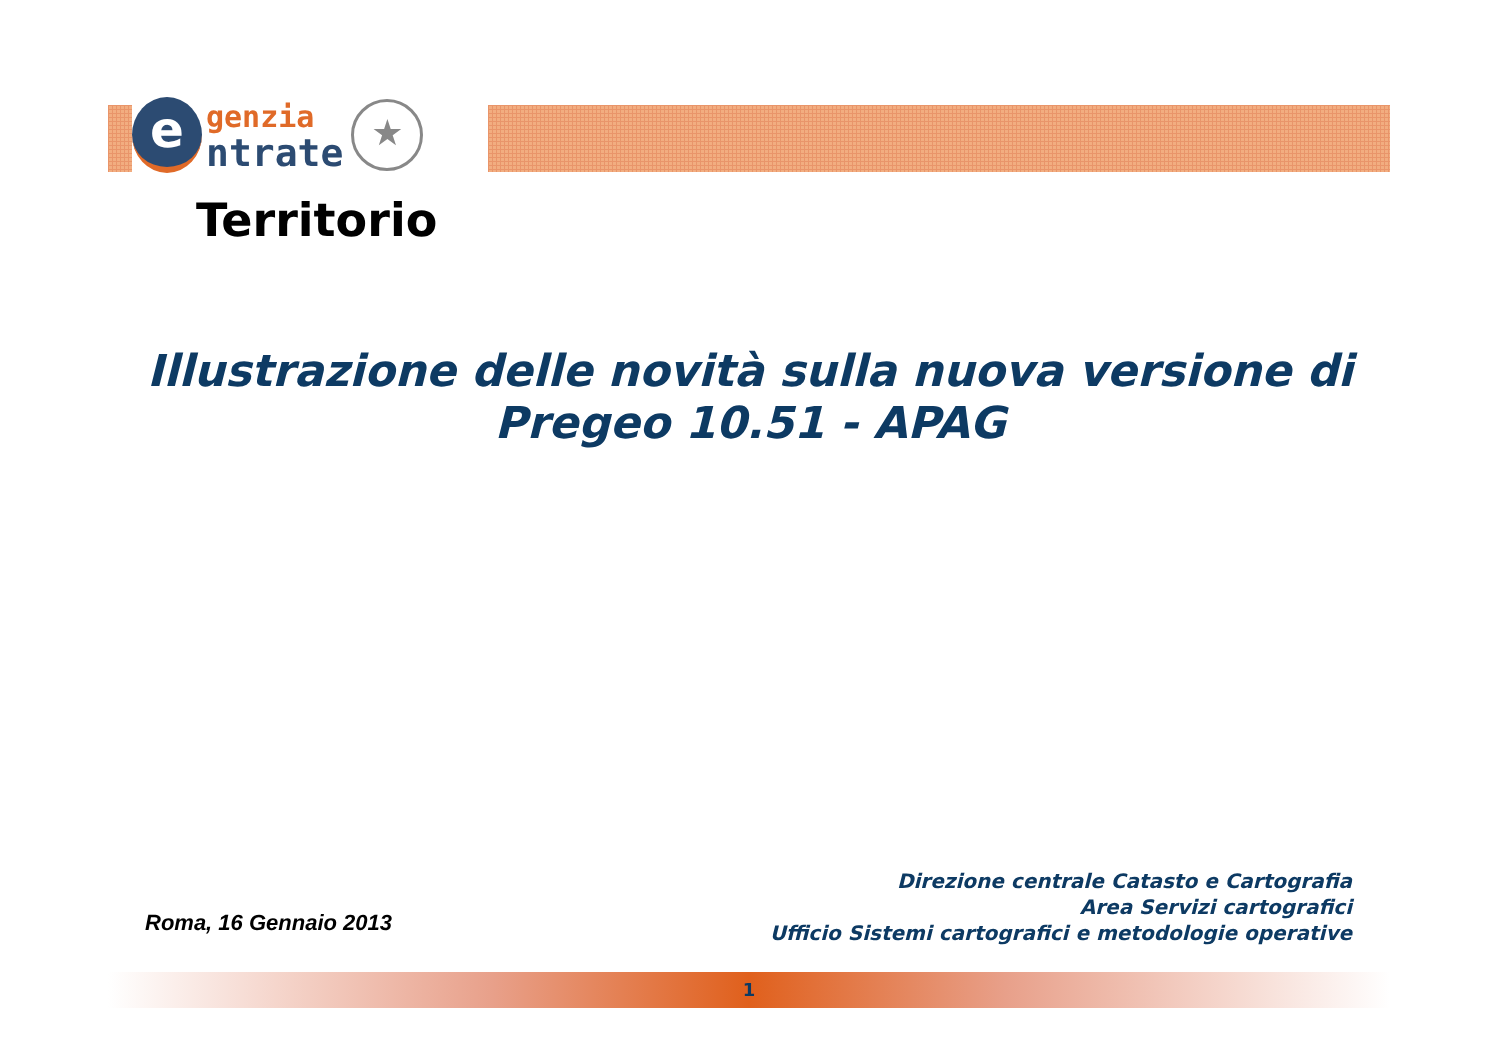e
genzia
ntrate
★
Territorio
Illustrazione delle novità sulla nuova versione di
Pregeo 10.51 - APAG
Roma, 16 Gennaio 2013
Direzione centrale Catasto e Cartografia
Area Servizi cartografici
Ufficio Sistemi cartografici e metodologie operative
1